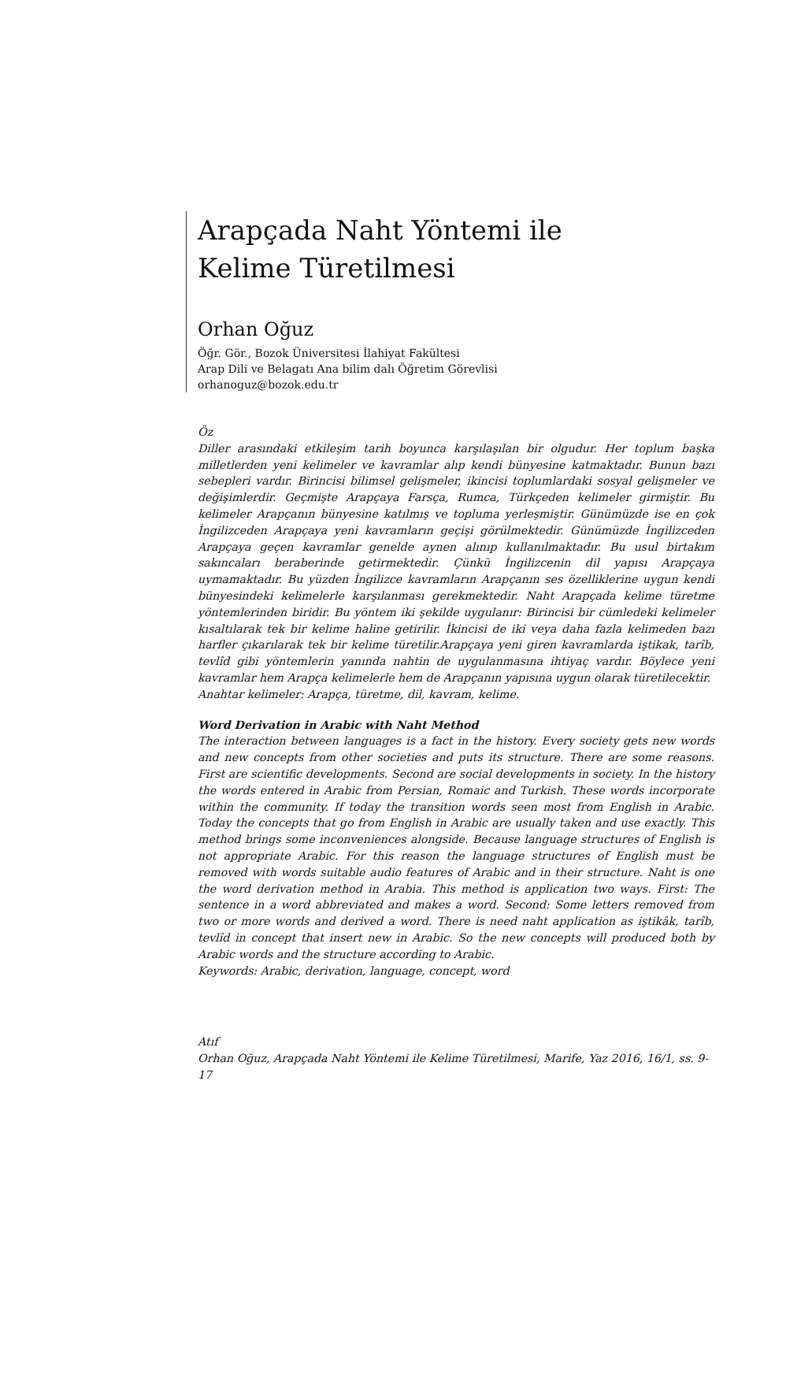Arapçada Naht Yöntemi ile
Kelime Türetilmesi
Orhan Oğuz
Öğr. Gör., Bozok Üniversitesi İlahiyat Fakültesi
Arap Dili ve Belagatı Ana bilim dalı Öğretim Görevlisi
orhanoguz@bozok.edu.tr
Öz
Diller arasındaki etkileşim tarih boyunca karşılaşılan bir olgudur. Her toplum başka milletlerden yeni kelimeler ve kavramlar alıp kendi bünyesine katmaktadır. Bunun bazı sebepleri vardır. Birincisi bilimsel gelişmeler, ikincisi toplumlardaki sosyal gelişmeler ve değişimlerdir. Geçmişte Arapçaya Farsça, Rumca, Türkçeden kelimeler girmiştir. Bu kelimeler Arapçanın bünyesine katılmış ve topluma yerleşmiştir. Günümüzde ise en çok İngilizceden Arapçaya yeni kavramların geçişi görülmektedir. Günümüzde İngilizceden Arapçaya geçen kavramlar genelde aynen alınıp kullanılmaktadır. Bu usul birtakım sakıncaları beraberinde getirmektedir. Çünkü İngilizcenin dil yapısı Arapçaya uymamaktadır. Bu yüzden İngilizce kavramların Arapçanın ses özelliklerine uygun kendi bünyesindeki kelimelerle karşılanması gerekmektedir. Naht Arapçada kelime türetme yöntemlerinden biridir. Bu yöntem iki şekilde uygulanır: Birincisi bir cümledeki kelimeler kısaltılarak tek bir kelime haline getirilir. İkincisi de iki veya daha fazla kelimeden bazı harfler çıkarılarak tek bir kelime türetilir.Arapçaya yeni giren kavramlarda iştikak, tarîb, tevlîd gibi yöntemlerin yanında nahtin de uygulanmasına ihtiyaç vardır. Böylece yeni kavramlar hem Arapça kelimelerle hem de Arapçanın yapısına uygun olarak türetilecektir.
Anahtar kelimeler: Arapça, türetme, dil, kavram, kelime.
Word Derivation in Arabic with Naht Method
The interaction between languages is a fact in the history. Every society gets new words and new concepts from other societies and puts its structure. There are some reasons. First are scientific developments. Second are social developments in society. In the history the words entered in Arabic from Persian, Romaic and Turkish. These words incorporate within the community. If today the transition words seen most from English in Arabic. Today the concepts that go from English in Arabic are usually taken and use exactly. This method brings some inconveniences alongside. Because language structures of English is not appropriate Arabic. For this reason the language structures of English must be removed with words suitable audio features of Arabic and in their structure. Naht is one the word derivation method in Arabia. This method is application two ways. First: The sentence in a word abbreviated and makes a word. Second: Some letters removed from two or more words and derived a word. There is need naht application as iştikâk, tarîb, tevlîd in concept that insert new in Arabic. So the new concepts will produced both by Arabic words and the structure according to Arabic.
Keywords: Arabic, derivation, language, concept, word
Atıf
Orhan Oğuz, Arapçada Naht Yöntemi ile Kelime Türetilmesi, Marife, Yaz 2016, 16/1, ss. 9-17